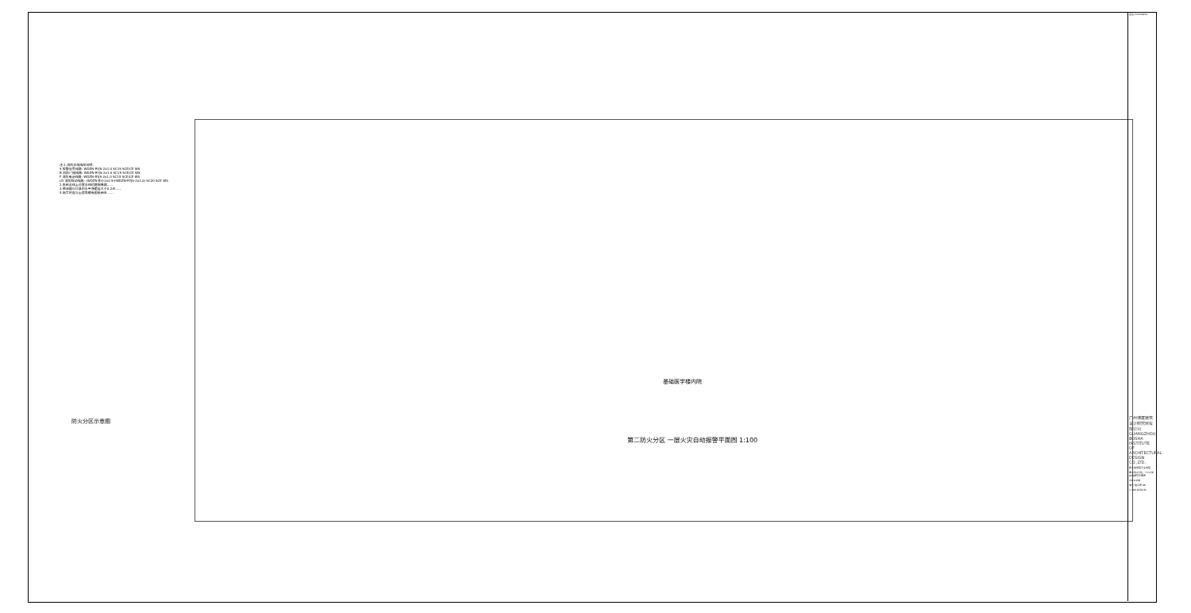注:1.消防支线线缆说明:
S 报警信号线路: WDZN-RYJS-2x1.0 SC15 SCE/CE WS
B 消防广播线路: WDZN-RYJS-2x1.0 SC15 SCE/CE WS
F 消防电话线路: WDZN-RYJS-2x1.0 SC15 SCE/CE WS
LD 消防联动线路: (WDZN-BYJ-2x2.5+WDZN-RYJS-2x1.0) SC20 SCE WS
2.系统总线上设置总线短路隔离器……
3.探测器与灯具的水平净距应大于0.2米……
4.施工时应与土建及暖电图纸结合……
防火分区示意图
基础医学楼内院
第二防火分区 一层火灾自动报警平面图 1:100
备注 Comments
广州博厦建筑设计研究院有限公司
GUANGZHOU BOSHA INSTITUTE OF ARCHITECTURAL DESIGN CO.,LTD.
新乡医学院三全学院
第二防火分区 一层火灾自动报警平面图
2019-002
电气 施工图 06
1:100 2019.01